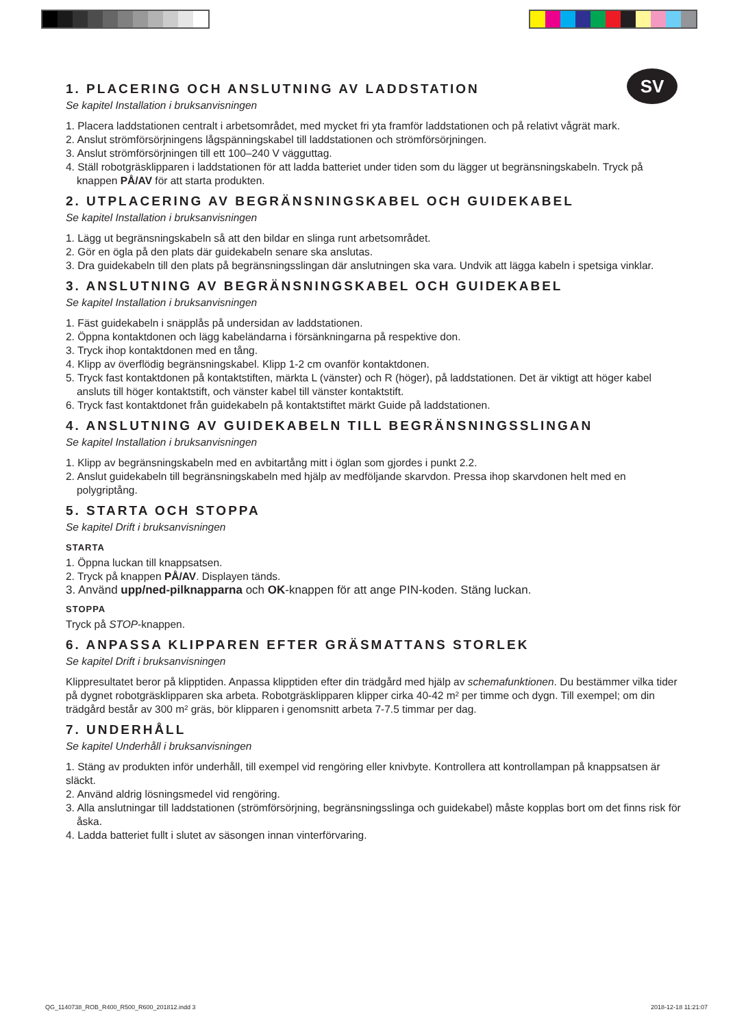SV
1. PLACERING OCH ANSLUTNING AV LADDSTATION
Se kapitel Installation i bruksanvisningen
1. Placera laddstationen centralt i arbetsområdet, med mycket fri yta framför laddstationen och på relativt vågrät mark.
2. Anslut strömförsörjningens lågspänningskabel till laddstationen och strömförsörjningen.
3. Anslut strömförsörjningen till ett 100–240 V vägguttag.
4. Ställ robotgräsklipparen i laddstationen för att ladda batteriet under tiden som du lägger ut begränsningskabeln. Tryck på knappen PÅ/AV för att starta produkten.
2. UTPLACERING AV BEGRÄNSNINGSKABEL OCH GUIDEKABEL
Se kapitel Installation i bruksanvisningen
1. Lägg ut begränsningskabeln så att den bildar en slinga runt arbetsområdet.
2. Gör en ögla på den plats där guidekabeln senare ska anslutas.
3. Dra guidekabeln till den plats på begränsningsslingan där anslutningen ska vara. Undvik att lägga kabeln i spetsiga vinklar.
3. ANSLUTNING AV BEGRÄNSNINGSKABEL OCH GUIDEKABEL
Se kapitel Installation i bruksanvisningen
1. Fäst guidekabeln i snäpplås på undersidan av laddstationen.
2. Öppna kontaktdonen och lägg kabeländarna i försänkningarna på respektive don.
3. Tryck ihop kontaktdonen med en tång.
4. Klipp av överflödig begränsningskabel. Klipp 1-2 cm ovanför kontaktdonen.
5. Tryck fast kontaktdonen på kontaktstiften, märkta L (vänster) och R (höger), på laddstationen. Det är viktigt att höger kabel ansluts till höger kontaktstift, och vänster kabel till vänster kontaktstift.
6. Tryck fast kontaktdonet från guidekabeln på kontaktstiftet märkt Guide på laddstationen.
4. ANSLUTNING AV GUIDEKABELN TILL BEGRÄNSNINGSSLINGAN
Se kapitel Installation i bruksanvisningen
1. Klipp av begränsningskabeln med en avbitartång mitt i öglan som gjordes i punkt 2.2.
2. Anslut guidekabeln till begränsningskabeln med hjälp av medföljande skarvdon. Pressa ihop skarvdonen helt med en polygriptång.
5. STARTA OCH STOPPA
Se kapitel Drift i bruksanvisningen
STARTA
1. Öppna luckan till knappsatsen.
2. Tryck på knappen PÅ/AV. Displayen tänds.
3. Använd upp/ned-pilknapparna och OK-knappen för att ange PIN-koden. Stäng luckan.
STOPPA
Tryck på STOP-knappen.
6. ANPASSA KLIPPAREN EFTER GRÄSMATTANS STORLEK
Se kapitel Drift i bruksanvisningen
Klippresultatet beror på klipptiden. Anpassa klipptiden efter din trädgård med hjälp av schemafunktionen. Du bestämmer vilka tider på dygnet robotgräsklipparen ska arbeta. Robotgräsklipparen klipper cirka 40-42 m² per timme och dygn. Till exempel; om din trädgård består av 300 m² gräs, bör klipparen i genomsnitt arbeta 7-7.5 timmar per dag.
7. UNDERHÅLL
Se kapitel Underhåll i bruksanvisningen
1. Stäng av produkten inför underhåll, till exempel vid rengöring eller knivbyte. Kontrollera att kontrollampan på knappsatsen är släckt.
2. Använd aldrig lösningsmedel vid rengöring.
3. Alla anslutningar till laddstationen (strömförsörjning, begränsningsslinga och guidekabel) måste kopplas bort om det finns risk för åska.
4. Ladda batteriet fullt i slutet av säsongen innan vinterförvaring.
QG_1140738_ROB_R400_R500_R600_201812.indd 3
2018-12-18 11:21:07